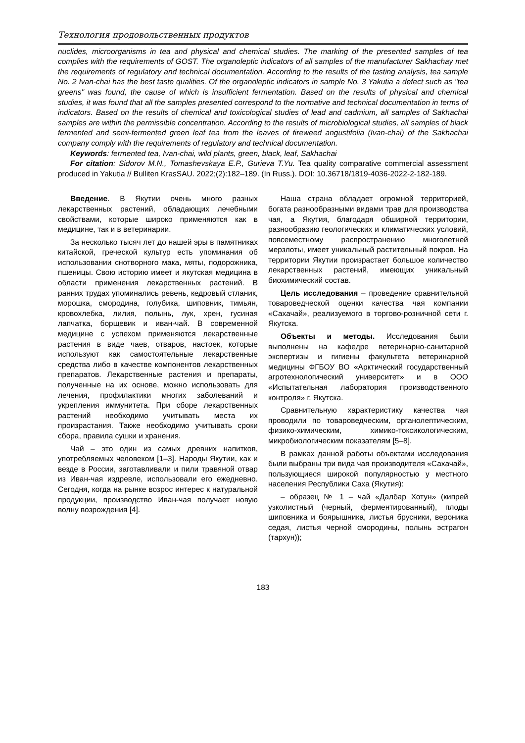Технология продовольственных продуктов
nuclides, microorganisms in tea and physical and chemical studies. The marking of the presented samples of tea complies with the requirements of GOST. The organoleptic indicators of all samples of the manufacturer Sakhachay met the requirements of regulatory and technical documentation. According to the results of the tasting analysis, tea sample No. 2 Ivan-chai has the best taste qualities. Of the organoleptic indicators in sample No. 3 Yakutia a defect such as "tea greens" was found, the cause of which is insufficient fermentation. Based on the results of physical and chemical studies, it was found that all the samples presented correspond to the normative and technical documentation in terms of indicators. Based on the results of chemical and toxicological studies of lead and cadmium, all samples of Sakhachai samples are within the permissible concentration. According to the results of microbiological studies, all samples of black fermented and semi-fermented green leaf tea from the leaves of fireweed angustifolia (Ivan-chai) of the Sakhachai company comply with the requirements of regulatory and technical documentation.
Keywords: fermented tea, Ivan-chai, wild plants, green, black, leaf, Sakhachai
For citation: Sidorov M.N., Tomashevskaya E.P., Gurieva T.Yu. Tea quality comparative commercial assessment produced in Yakutia // Bulliten KrasSAU. 2022;(2):182–189. (In Russ.). DOI: 10.36718/1819-4036-2022-2-182-189.
Введение. В Якутии очень много разных лекарственных растений, обладающих лечебными свойствами, которые широко применяются как в медицине, так и в ветеринарии.
За несколько тысяч лет до нашей эры в памятниках китайской, греческой культур есть упоминания об использовании снотворного мака, мяты, подорожника, пшеницы. Свою историю имеет и якутская медицина в области применения лекарственных растений. В ранних трудах упоминались ревень, кедровый стланик, морошка, смородина, голубика, шиповник, тимьян, кровохлебка, лилия, полынь, лук, хрен, гусиная лапчатка, борщевик и иван-чай. В современной медицине с успехом применяются лекарственные растения в виде чаев, отваров, настоек, которые используют как самостоятельные лекарственные средства либо в качестве компонентов лекарственных препаратов. Лекарственные растения и препараты, полученные на их основе, можно использовать для лечения, профилактики многих заболеваний и укрепления иммунитета. При сборе лекарственных растений необходимо учитывать места их произрастания. Также необходимо учитывать сроки сбора, правила сушки и хранения.
Чай – это один из самых древних напитков, употребляемых человеком [1–3]. Народы Якутии, как и везде в России, заготавливали и пили травяной отвар из Иван-чая издревле, использовали его ежедневно. Сегодня, когда на рынке возрос интерес к натуральной продукции, производство Иван-чая получает новую волну возрождения [4].
Наша страна обладает огромной территорией, богата разнообразными видами трав для производства чая, а Якутия, благодаря обширной территории, разнообразию геологических и климатических условий, повсеместному распространению многолетней мерзлоты, имеет уникальный растительный покров. На территории Якутии произрастает большое количество лекарственных растений, имеющих уникальный биохимический состав.
Цель исследования – проведение сравнительной товароведческой оценки качества чая компании «Сахачай», реализуемого в торгово-розничной сети г. Якутска.
Объекты и методы. Исследования были выполнены на кафедре ветеринарно-санитарной экспертизы и гигиены факультета ветеринарной медицины ФГБОУ ВО «Арктический государственный агротехнологический университет» и в ООО «Испытательная лаборатория производственного контроля» г. Якутска.
Сравнительную характеристику качества чая проводили по товароведческим, органолептическим, физико-химическим, химико-токсикологическим, микробиологическим показателям [5–8].
В рамках данной работы объектами исследования были выбраны три вида чая производителя «Сахачай», пользующиеся широкой популярностью у местного населения Республики Саха (Якутия):
– образец № 1 – чай «Далбар Хотун» (кипрей узколистный (черный, ферментированный), плоды шиповника и боярышника, листья брусники, вероника седая, листья черной смородины, полынь эстрагон (тархун));
183